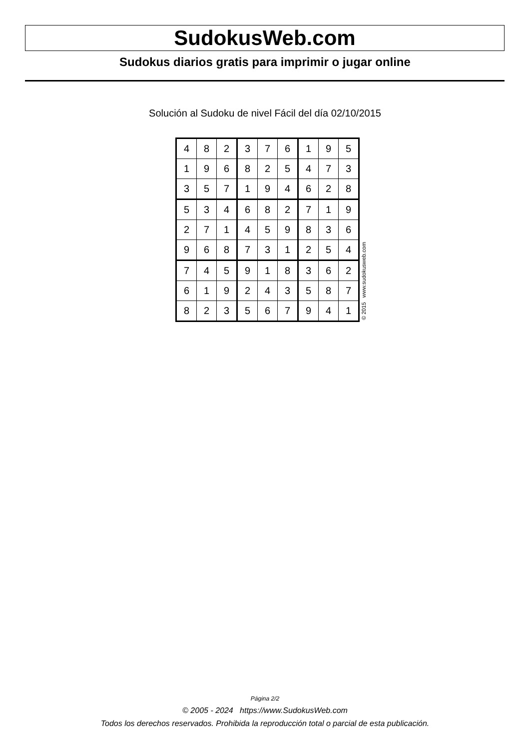SudokusWeb.com
Sudokus diarios gratis para imprimir o jugar online
Solución al Sudoku de nivel Fácil del día 02/10/2015
| 4 | 8 | 2 | 3 | 7 | 6 | 1 | 9 | 5 |
| 1 | 9 | 6 | 8 | 2 | 5 | 4 | 7 | 3 |
| 3 | 5 | 7 | 1 | 9 | 4 | 6 | 2 | 8 |
| 5 | 3 | 4 | 6 | 8 | 2 | 7 | 1 | 9 |
| 2 | 7 | 1 | 4 | 5 | 9 | 8 | 3 | 6 |
| 9 | 6 | 8 | 7 | 3 | 1 | 2 | 5 | 4 |
| 7 | 4 | 5 | 9 | 1 | 8 | 3 | 6 | 2 |
| 6 | 1 | 9 | 2 | 4 | 3 | 5 | 8 | 7 |
| 8 | 2 | 3 | 5 | 6 | 7 | 9 | 4 | 1 |
© 2015 www.sudokusweb.com
Página 2/2
© 2005 - 2024 https://www.SudokusWeb.com
Todos los derechos reservados. Prohibida la reproducción total o parcial de esta publicación.